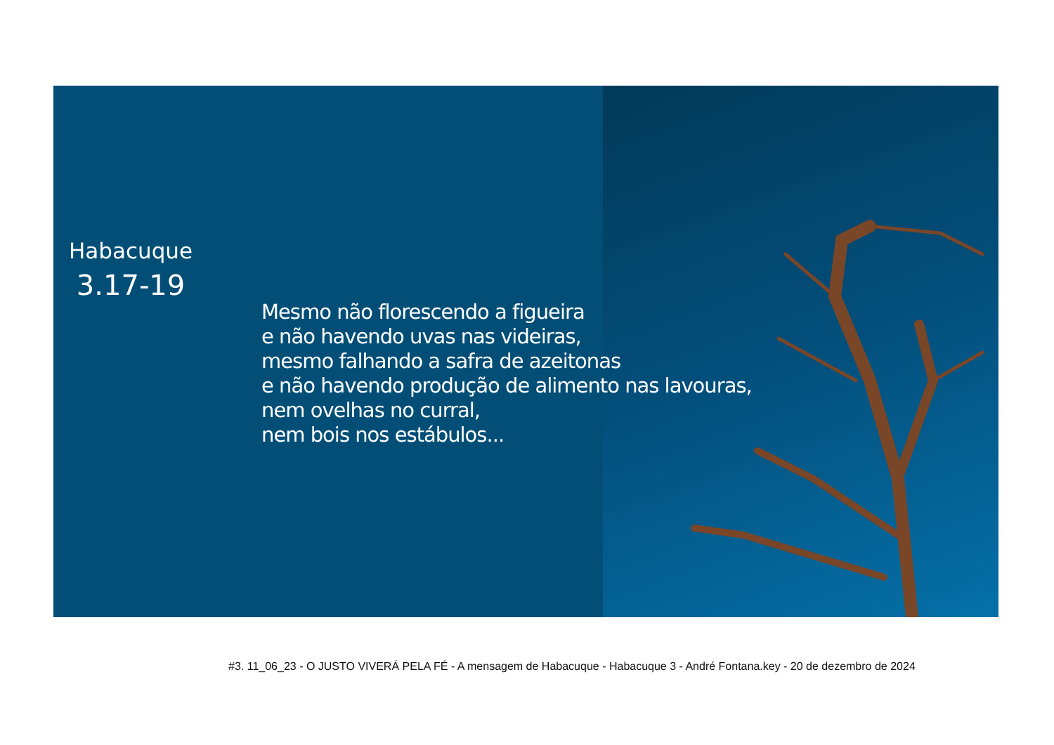Habacuque
3.17-19
Mesmo não florescendo a figueira
e não havendo uvas nas videiras,
mesmo falhando a safra de azeitonas
e não havendo produção de alimento nas lavouras,
nem ovelhas no curral,
nem bois nos estábulos...
#3. 11_06_23 - O JUSTO VIVERÁ PELA FÉ - A mensagem de Habacuque - Habacuque 3 - André Fontana.key - 20 de dezembro de 2024